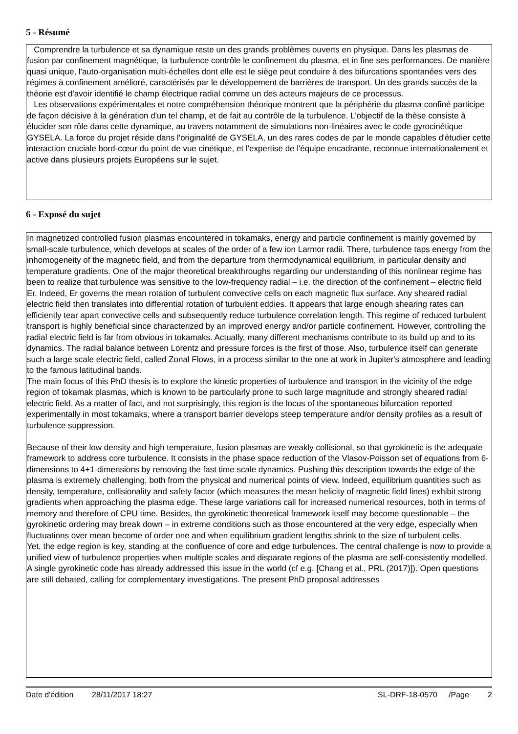5 - Résumé
Comprendre la turbulence et sa dynamique reste un des grands problèmes ouverts en physique. Dans les plasmas de fusion par confinement magnétique, la turbulence contrôle le confinement du plasma, et in fine ses performances. De manière quasi unique, l'auto-organisation multi-échelles dont elle est le siège peut conduire à des bifurcations spontanées vers des régimes à confinement amélioré, caractérisés par le développement de barrières de transport. Un des grands succès de la théorie est d'avoir identifié le champ électrique radial comme un des acteurs majeurs de ce processus.
Les observations expérimentales et notre compréhension théorique montrent que la périphérie du plasma confiné participe de façon décisive à la génération d'un tel champ, et de fait au contrôle de la turbulence. L'objectif de la thèse consiste à élucider son rôle dans cette dynamique, au travers notamment de simulations non-linéaires avec le code gyrocinétique GYSELA. La force du projet réside dans l'originalité de GYSELA, un des rares codes de par le monde capables d'étudier cette interaction cruciale bord-cœur du point de vue cinétique, et l'expertise de l'équipe encadrante, reconnue internationalement et active dans plusieurs projets Européens sur le sujet.
6 - Exposé du sujet
In magnetized controlled fusion plasmas encountered in tokamaks, energy and particle confinement is mainly governed by small-scale turbulence, which develops at scales of the order of a few ion Larmor radii. There, turbulence taps energy from the inhomogeneity of the magnetic field, and from the departure from thermodynamical equilibrium, in particular density and temperature gradients. One of the major theoretical breakthroughs regarding our understanding of this nonlinear regime has been to realize that turbulence was sensitive to the low-frequency radial – i.e. the direction of the confinement – electric field Er. Indeed, Er governs the mean rotation of turbulent convective cells on each magnetic flux surface. Any sheared radial electric field then translates into differential rotation of turbulent eddies. It appears that large enough shearing rates can efficiently tear apart convective cells and subsequently reduce turbulence correlation length. This regime of reduced turbulent transport is highly beneficial since characterized by an improved energy and/or particle confinement. However, controlling the radial electric field is far from obvious in tokamaks. Actually, many different mechanisms contribute to its build up and to its dynamics. The radial balance between Lorentz and pressure forces is the first of those. Also, turbulence itself can generate such a large scale electric field, called Zonal Flows, in a process similar to the one at work in Jupiter's atmosphere and leading to the famous latitudinal bands.
The main focus of this PhD thesis is to explore the kinetic properties of turbulence and transport in the vicinity of the edge region of tokamak plasmas, which is known to be particularly prone to such large magnitude and strongly sheared radial electric field. As a matter of fact, and not surprisingly, this region is the locus of the spontaneous bifurcation reported experimentally in most tokamaks, where a transport barrier develops steep temperature and/or density profiles as a result of turbulence suppression.
Because of their low density and high temperature, fusion plasmas are weakly collisional, so that gyrokinetic is the adequate framework to address core turbulence. It consists in the phase space reduction of the Vlasov-Poisson set of equations from 6-dimensions to 4+1-dimensions by removing the fast time scale dynamics. Pushing this description towards the edge of the plasma is extremely challenging, both from the physical and numerical points of view. Indeed, equilibrium quantities such as density, temperature, collisionality and safety factor (which measures the mean helicity of magnetic field lines) exhibit strong gradients when approaching the plasma edge. These large variations call for increased numerical resources, both in terms of memory and therefore of CPU time. Besides, the gyrokinetic theoretical framework itself may become questionable – the gyrokinetic ordering may break down – in extreme conditions such as those encountered at the very edge, especially when fluctuations over mean become of order one and when equilibrium gradient lengths shrink to the size of turbulent cells.
Yet, the edge region is key, standing at the confluence of core and edge turbulences. The central challenge is now to provide a unified view of turbulence properties when multiple scales and disparate regions of the plasma are self-consistently modelled. A single gyrokinetic code has already addressed this issue in the world (cf e.g. [Chang et al., PRL (2017)]). Open questions are still debated, calling for complementary investigations. The present PhD proposal addresses
Date d'édition 28/11/2017 18:27 SL-DRF-18-0570 /Page 2